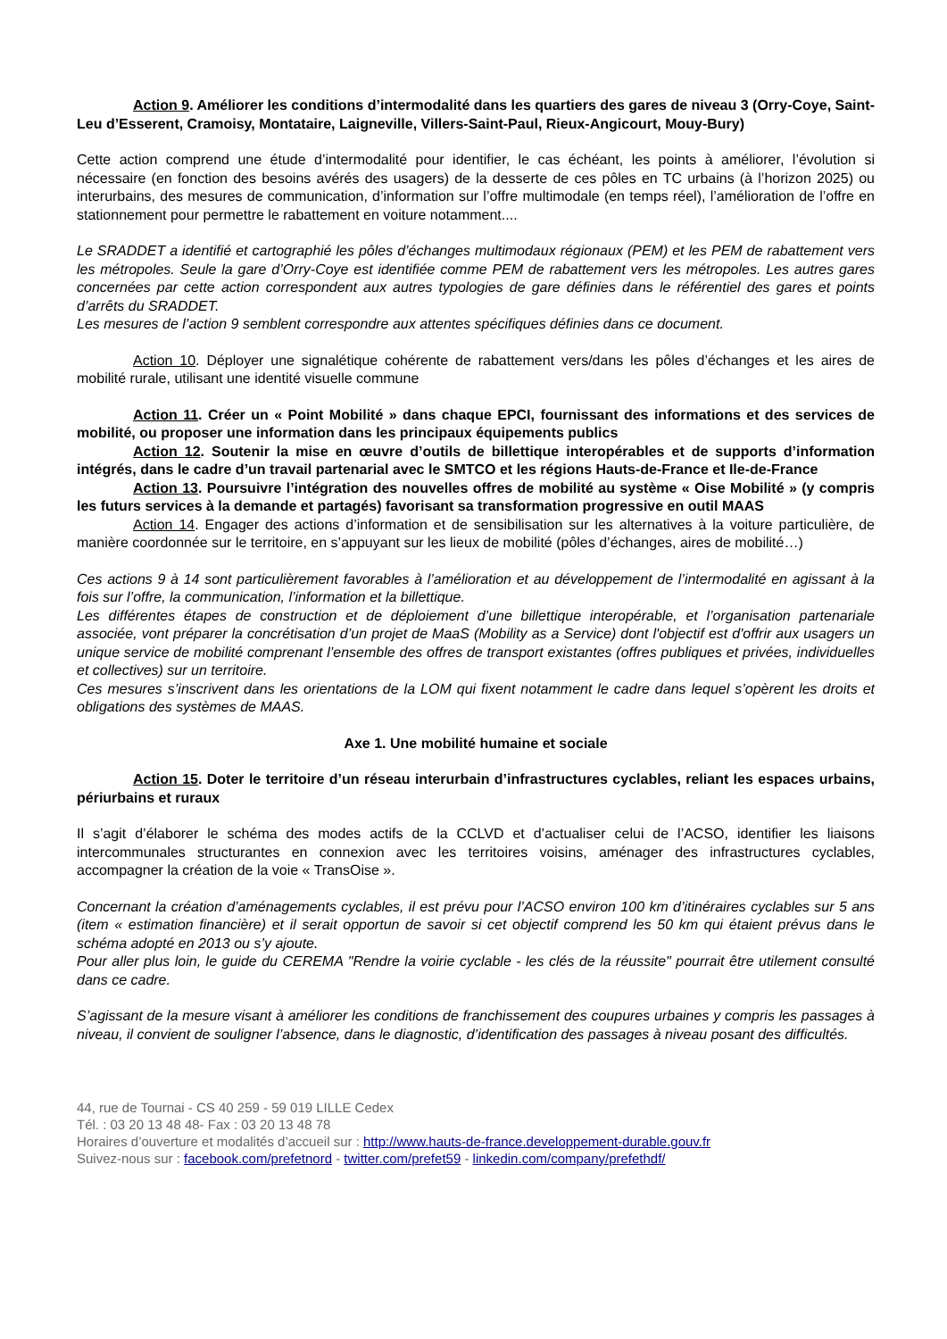Action 9. Améliorer les conditions d’intermodalité dans les quartiers des gares de niveau 3 (Orry-Coye, Saint-Leu d’Esserent, Cramoisy, Montataire, Laigneville, Villers-Saint-Paul, Rieux-Angicourt, Mouy-Bury)
Cette action comprend une étude d’intermodalité pour identifier, le cas échéant, les points à améliorer, l’évolution si nécessaire (en fonction des besoins avérés des usagers) de la desserte de ces pôles en TC urbains (à l’horizon 2025) ou interurbains, des mesures de communication, d’information sur l’offre multimodale (en temps réel), l’amélioration de l’offre en stationnement pour permettre le rabattement en voiture notamment....
Le SRADDET a identifié et cartographié les pôles d’échanges multimodaux régionaux (PEM) et les PEM de rabattement vers les métropoles. Seule la gare d’Orry-Coye est identifiée comme PEM de rabattement vers les métropoles. Les autres gares concernées par cette action correspondent aux autres typologies de gare définies dans le référentiel des gares et points d’arrêts du SRADDET.
Les mesures de l’action 9 semblent correspondre aux attentes spécifiques définies dans ce document.
Action 10. Déployer une signalétique cohérente de rabattement vers/dans les pôles d’échanges et les aires de mobilité rurale, utilisant une identité visuelle commune
Action 11. Créer un « Point Mobilité » dans chaque EPCI, fournissant des informations et des services de mobilité, ou proposer une information dans les principaux équipements publics
Action 12. Soutenir la mise en œuvre d’outils de billettique interopérables et de supports d’information intégrés, dans le cadre d’un travail partenarial avec le SMTCO et les régions Hauts-de-France et Ile-de-France
Action 13. Poursuivre l’intégration des nouvelles offres de mobilité au système « Oise Mobilité » (y compris les futurs services à la demande et partagés) favorisant sa transformation progressive en outil MAAS
Action 14. Engager des actions d’information et de sensibilisation sur les alternatives à la voiture particulière, de manière coordonnée sur le territoire, en s’appuyant sur les lieux de mobilité (pôles d’échanges, aires de mobilité…)
Ces actions 9 à 14 sont particulièrement favorables à l’amélioration et au développement de l’intermodalité en agissant à la fois sur l’offre, la communication, l’information et la billettique.
Les différentes étapes de construction et de déploiement d’une billettique interopérable, et l’organisation partenariale associée, vont préparer la concrétisation d’un projet de MaaS (Mobility as a Service) dont l'objectif est d'offrir aux usagers un unique service de mobilité comprenant l’ensemble des offres de transport existantes (offres publiques et privées, individuelles et collectives) sur un territoire.
Ces mesures s’inscrivent dans les orientations de la LOM qui fixent notamment le cadre dans lequel s’opèrent les droits et obligations des systèmes de MAAS.
Axe 1. Une mobilité humaine et sociale
Action 15. Doter le territoire d’un réseau interurbain d’infrastructures cyclables, reliant les espaces urbains, périurbains et ruraux
Il s’agit d’élaborer le schéma des modes actifs de la CCLVD et d’actualiser celui de l’ACSO, identifier les liaisons intercommunales structurantes en connexion avec les territoires voisins, aménager des infrastructures cyclables, accompagner la création de la voie « TransOise ».
Concernant la création d’aménagements cyclables, il est prévu pour l’ACSO environ 100 km d’itinéraires cyclables sur 5 ans (item « estimation financière) et il serait opportun de savoir si cet objectif comprend les 50 km qui étaient prévus dans le schéma adopté en 2013 ou s’y ajoute.
Pour aller plus loin, le guide du CEREMA "Rendre la voirie cyclable - les clés de la réussite" pourrait être utilement consulté dans ce cadre.
S’agissant de la mesure visant à améliorer les conditions de franchissement des coupures urbaines y compris les passages à niveau, il convient de souligner l’absence, dans le diagnostic, d’identification des passages à niveau posant des difficultés.
44, rue de Tournai - CS 40 259 - 59 019 LILLE Cedex
Tél. : 03 20 13 48 48- Fax : 03 20 13 48 78
Horaires d’ouverture et modalités d’accueil sur : http://www.hauts-de-france.developpement-durable.gouv.fr
Suivez-nous sur : facebook.com/prefetnord - twitter.com/prefet59 - linkedin.com/company/prefethdf/